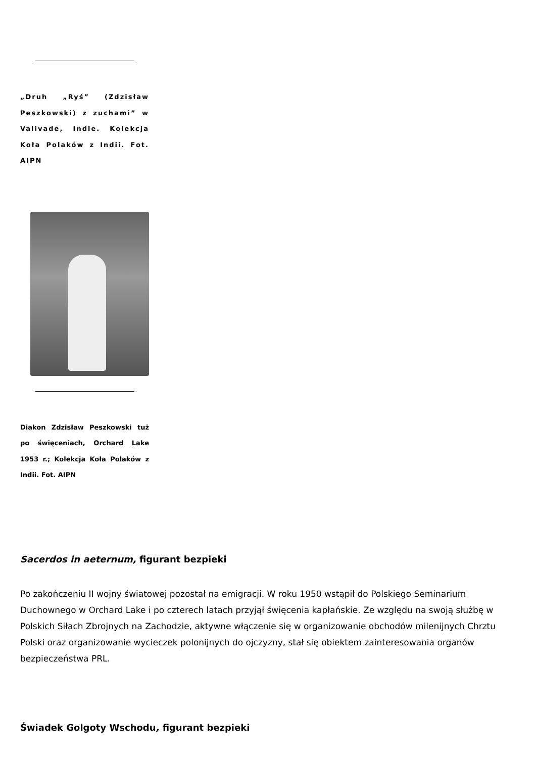„Druh „Ryś” (Zdzisław Peszkowski) z zuchami” w Valivade, Indie. Kolekcja Koła Polaków z Indii. Fot. AIPN
Diakon Zdzisław Peszkowski tuż po święceniach, Orchard Lake 1953 r.; Kolekcja Koła Polaków z Indii. Fot. AIPN
Sacerdos in aeternum, figurant bezpieki
Po zakończeniu II wojny światowej pozostał na emigracji. W roku 1950 wstąpił do Polskiego Seminarium Duchownego w Orchard Lake i po czterech latach przyjął święcenia kapłańskie. Ze względu na swoją służbę w Polskich Siłach Zbrojnych na Zachodzie, aktywne włączenie się w organizowanie obchodów milenijnych Chrztu Polski oraz organizowanie wycieczek polonijnych do ojczyzny, stał się obiektem zainteresowania organów bezpieczeństwa PRL.
Świadek Golgoty Wschodu, figurant bezpieki